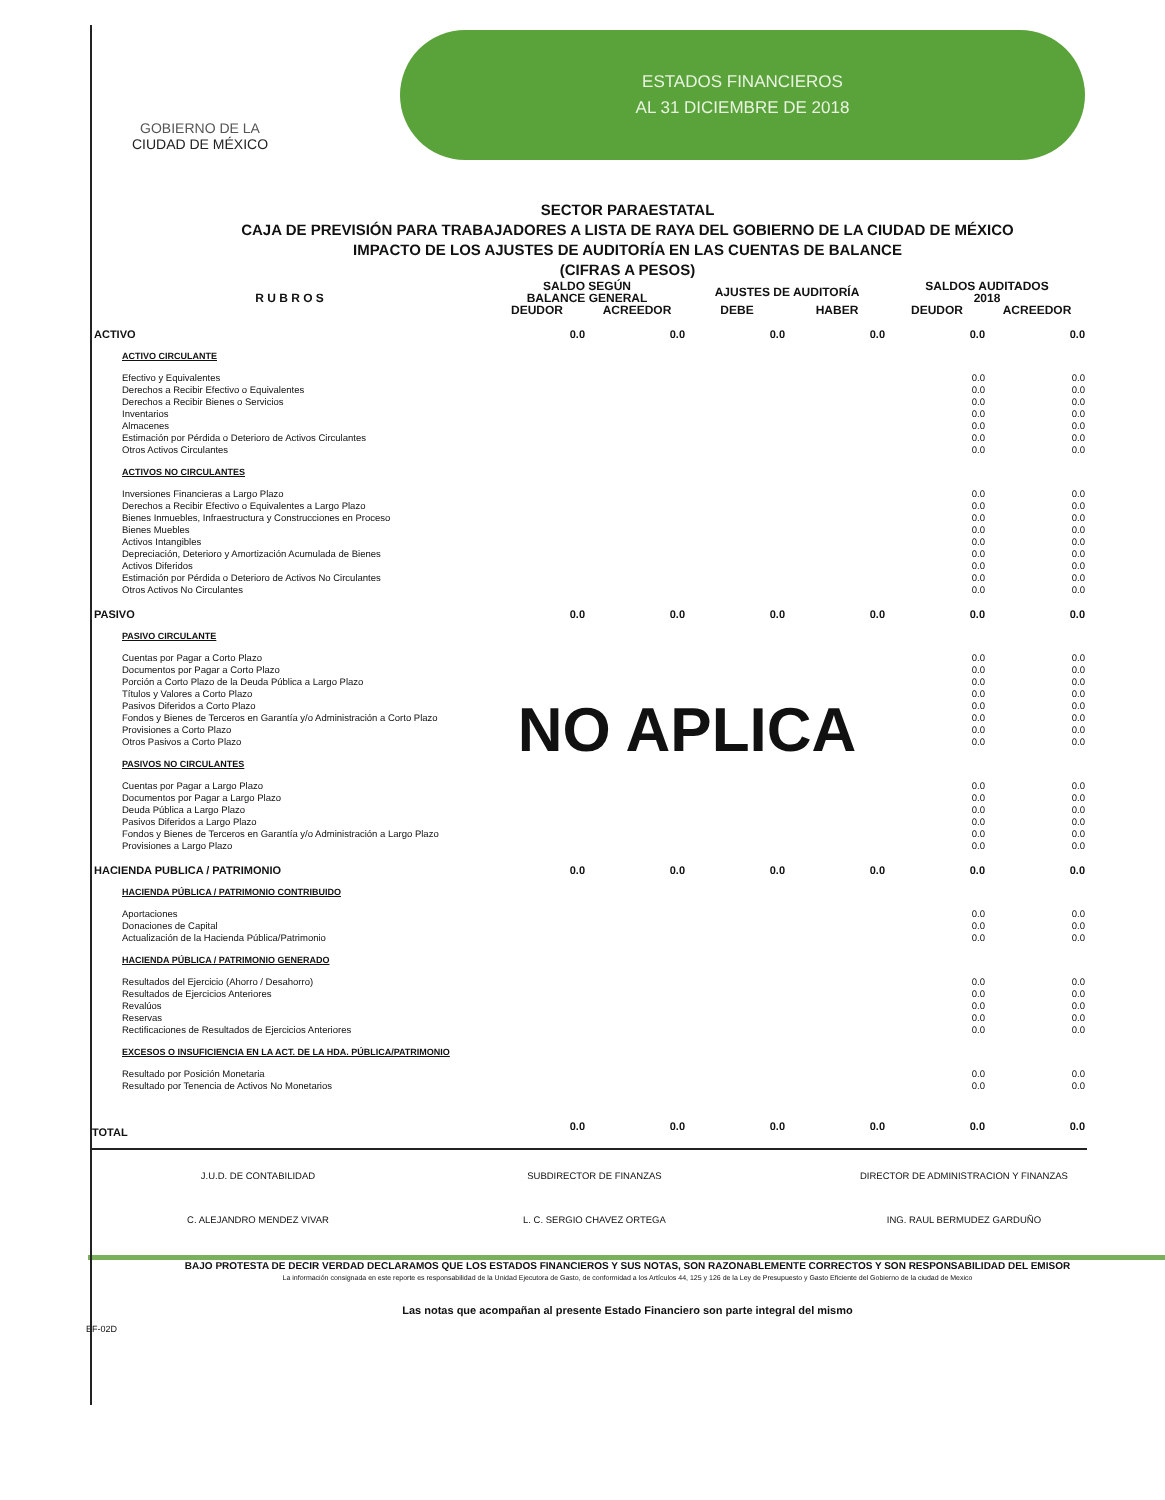GOBIERNO DE LA
CIUDAD DE MÉXICO
ESTADOS FINANCIEROS
AL 31 DICIEMBRE DE 2018
SECTOR PARAESTATAL
CAJA DE PREVISIÓN PARA TRABAJADORES A LISTA DE RAYA DEL GOBIERNO DE LA CIUDAD DE MÉXICO
IMPACTO DE LOS AJUSTES DE AUDITORÍA EN LAS CUENTAS DE BALANCE
(CIFRAS A PESOS)
| R U B R O S | SALDO SEGÚN BALANCE GENERAL | | AJUSTES DE AUDITORÍA | | SALDOS AUDITADOS 2018 | |
| --- | --- | --- | --- | --- | --- | --- |
| | DEUDOR | ACREEDOR | DEBE | HABER | DEUDOR | ACREEDOR |
| ACTIVO | 0.0 | 0.0 | 0.0 | 0.0 | 0.0 | 0.0 |
| ACTIVO CIRCULANTE | | | | | | |
| Efectivo y Equivalentes | | | | | 0.0 | 0.0 |
| Derechos a Recibir Efectivo o Equivalentes | | | | | 0.0 | 0.0 |
| Derechos a Recibir Bienes o Servicios | | | | | 0.0 | 0.0 |
| Inventarios | | | | | 0.0 | 0.0 |
| Almacenes | | | | | 0.0 | 0.0 |
| Estimación por Pérdida o Deterioro de Activos Circulantes | | | | | 0.0 | 0.0 |
| Otros Activos Circulantes | | | | | 0.0 | 0.0 |
| ACTIVOS NO CIRCULANTES | | | | | | |
| Inversiones Financieras a Largo Plazo | | | | | 0.0 | 0.0 |
| Derechos a Recibir Efectivo o Equivalentes a Largo Plazo | | | | | 0.0 | 0.0 |
| Bienes Inmuebles, Infraestructura y Construcciones en Proceso | | | | | 0.0 | 0.0 |
| Bienes Muebles | | | | | 0.0 | 0.0 |
| Activos Intangibles | | | | | 0.0 | 0.0 |
| Depreciación, Deterioro y Amortización Acumulada de Bienes | | | | | 0.0 | 0.0 |
| Activos Diferidos | | | | | 0.0 | 0.0 |
| Estimación por Pérdida o Deterioro de Activos No Circulantes | | | | | 0.0 | 0.0 |
| Otros Activos No Circulantes | | | | | 0.0 | 0.0 |
| PASIVO | 0.0 | 0.0 | 0.0 | 0.0 | 0.0 | 0.0 |
| PASIVO CIRCULANTE | | | | | | |
| Cuentas por Pagar a Corto Plazo | | | | | 0.0 | 0.0 |
| Documentos por Pagar a Corto Plazo | | | | | 0.0 | 0.0 |
| Porción a Corto Plazo de la Deuda Pública a Largo Plazo | | | | | 0.0 | 0.0 |
| Títulos y Valores a Corto Plazo | | | | | 0.0 | 0.0 |
| Pasivos Diferidos a Corto Plazo | | | | | 0.0 | 0.0 |
| Fondos y Bienes de Terceros en Garantía y/o Administración a Corto Plazo | NO APLICA | | | | 0.0 | 0.0 |
| Provisiones a Corto Plazo | | | | | 0.0 | 0.0 |
| Otros Pasivos a Corto Plazo | | | | | 0.0 | 0.0 |
| PASIVOS NO CIRCULANTES | | | | | | |
| Cuentas por Pagar a Largo Plazo | | | | | 0.0 | 0.0 |
| Documentos por Pagar a Largo Plazo | | | | | 0.0 | 0.0 |
| Deuda Pública a Largo Plazo | | | | | 0.0 | 0.0 |
| Pasivos Diferidos a Largo Plazo | | | | | 0.0 | 0.0 |
| Fondos y Bienes de Terceros en Garantía y/o Administración a Largo Plazo | | | | | 0.0 | 0.0 |
| Provisiones a Largo Plazo | | | | | 0.0 | 0.0 |
| HACIENDA PUBLICA / PATRIMONIO | 0.0 | 0.0 | 0.0 | 0.0 | 0.0 | 0.0 |
| HACIENDA PÚBLICA / PATRIMONIO CONTRIBUIDO | | | | | | |
| Aportaciones | | | | | 0.0 | 0.0 |
| Donaciones de Capital | | | | | 0.0 | 0.0 |
| Actualización de la Hacienda Pública/Patrimonio | | | | | 0.0 | 0.0 |
| HACIENDA PÚBLICA / PATRIMONIO GENERADO | | | | | | |
| Resultados del Ejercicio (Ahorro / Desahorro) | | | | | 0.0 | 0.0 |
| Resultados de Ejercicios Anteriores | | | | | 0.0 | 0.0 |
| Revalúos | | | | | 0.0 | 0.0 |
| Reservas | | | | | 0.0 | 0.0 |
| Rectificaciones de Resultados de Ejercicios Anteriores | | | | | 0.0 | 0.0 |
| EXCESOS O INSUFICIENCIA EN LA ACT. DE LA HDA. PÚBLICA/PATRIMONIO | | | | | | |
| Resultado por Posición Monetaria | | | | | 0.0 | 0.0 |
| Resultado por Tenencia de Activos No Monetarios | | | | | 0.0 | 0.0 |
| TOTAL | 0.0 | 0.0 | 0.0 | 0.0 | 0.0 | 0.0 |
J.U.D. DE CONTABILIDAD
C. ALEJANDRO MENDEZ VIVAR
SUBDIRECTOR DE FINANZAS
L. C. SERGIO CHAVEZ ORTEGA
DIRECTOR DE ADMINISTRACION Y FINANZAS
ING. RAUL BERMUDEZ GARDUÑO
BAJO PROTESTA DE DECIR VERDAD DECLARAMOS QUE LOS ESTADOS FINANCIEROS Y SUS NOTAS, SON RAZONABLEMENTE CORRECTOS Y SON RESPONSABILIDAD DEL EMISOR
La información consignada en este reporte es responsabilidad de la Unidad Ejecutora de Gasto, de conformidad a los Artículos 44, 125 y 126 de la Ley de Presupuesto y Gasto Eficiente del Gobierno de la ciudad de Mexico
Las notas que acompañan al presente Estado Financiero son parte integral del mismo
EF-02D